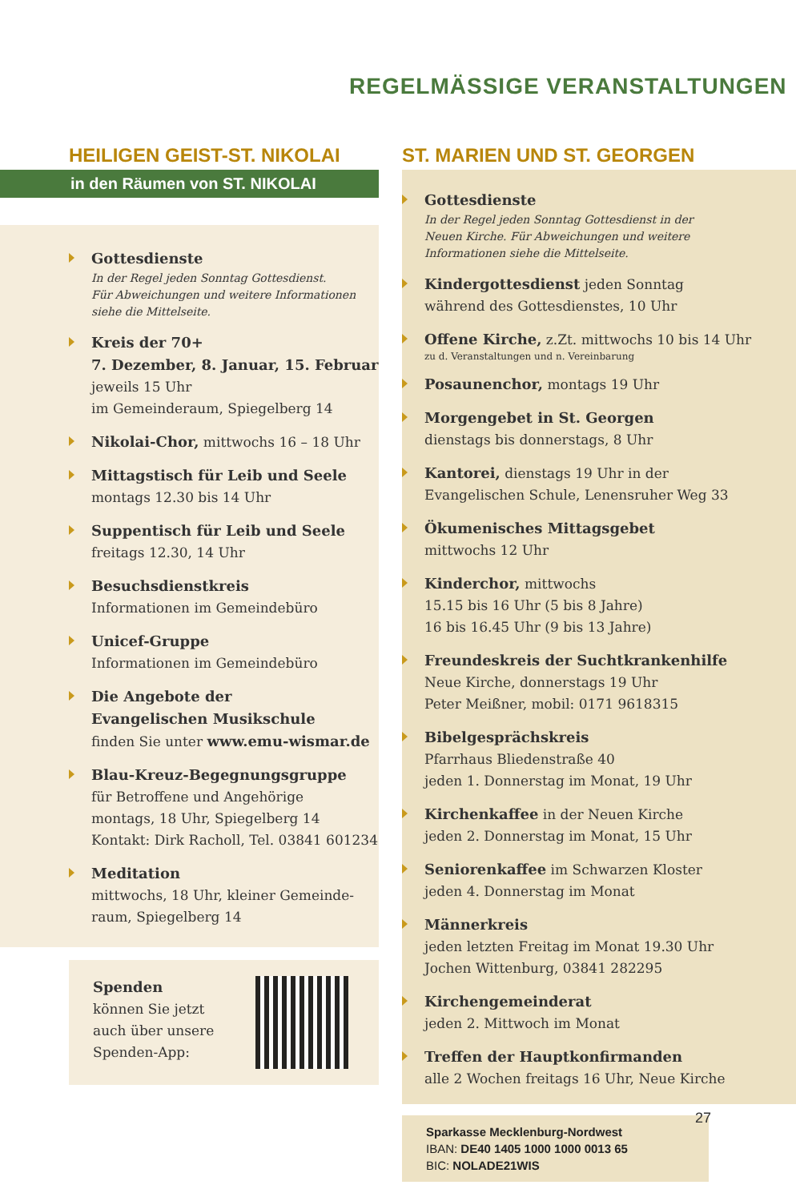REGELMÄSSIGE VERANSTALTUNGEN
HEILIGEN GEIST-ST. NIKOLAI
in den Räumen von ST. NIKOLAI
Gottesdienste
In der Regel jeden Sonntag Gottesdienst.
Für Abweichungen und weitere Informationen
siehe die Mittelseite.
Kreis der 70+
7. Dezember, 8. Januar, 15. Februar
jeweils 15 Uhr
im Gemeinderaum, Spiegelberg 14
Nikolai-Chor, mittwochs 16 – 18 Uhr
Mittagstisch für Leib und Seele
montags 12.30 bis 14 Uhr
Suppentisch für Leib und Seele
freitags 12.30, 14 Uhr
Besuchsdienstkreis
Informationen im Gemeindebüro
Unicef-Gruppe
Informationen im Gemeindebüro
Die Angebote der
Evangelischen Musikschule
finden Sie unter www.emu-wismar.de
Blau-Kreuz-Begegnungsgruppe
für Betroffene und Angehörige
montags, 18 Uhr, Spiegelberg 14
Kontakt: Dirk Racholl, Tel. 03841 601234
Meditation
mittwochs, 18 Uhr, kleiner Gemeinde-
raum, Spiegelberg 14
Spenden
können Sie jetzt
auch über unsere
Spenden-App:
ST. MARIEN UND ST. GEORGEN
Gottesdienste
In der Regel jeden Sonntag Gottesdienst in der
Neuen Kirche. Für Abweichungen und weitere
Informationen siehe die Mittelseite.
Kindergottesdienst jeden Sonntag
während des Gottesdienstes, 10 Uhr
Offene Kirche, z.Zt. mittwochs 10 bis 14 Uhr
zu d. Veranstaltungen und n. Vereinbarung
Posaunenchor, montags 19 Uhr
Morgengebet in St. Georgen
dienstags bis donnerstags, 8 Uhr
Kantorei, dienstags 19 Uhr in der
Evangelischen Schule, Lenensruher Weg 33
Ökumenisches Mittagsgebet
mittwochs 12 Uhr
Kinderchor, mittwochs
15.15 bis 16 Uhr (5 bis 8 Jahre)
16 bis 16.45 Uhr (9 bis 13 Jahre)
Freundeskreis der Suchtkrankenhilfe
Neue Kirche, donnerstags 19 Uhr
Peter Meißner, mobil: 0171 9618315
Bibelgesprächskreis
Pfarrhaus Bliedenstraße 40
jeden 1. Donnerstag im Monat, 19 Uhr
Kirchenkaffee in der Neuen Kirche
jeden 2. Donnerstag im Monat, 15 Uhr
Seniorenkaffee im Schwarzen Kloster
jeden 4. Donnerstag im Monat
Männerkreis
jeden letzten Freitag im Monat 19.30 Uhr
Jochen Wittenburg, 03841 282295
Kirchengemeinderat
jeden 2. Mittwoch im Monat
Treffen der Hauptkonfirmanden
alle 2 Wochen freitags 16 Uhr, Neue Kirche
Sparkasse Mecklenburg-Nordwest
IBAN: DE40 1405 1000 1000 0013 65
BIC: NOLADE21WIS
27